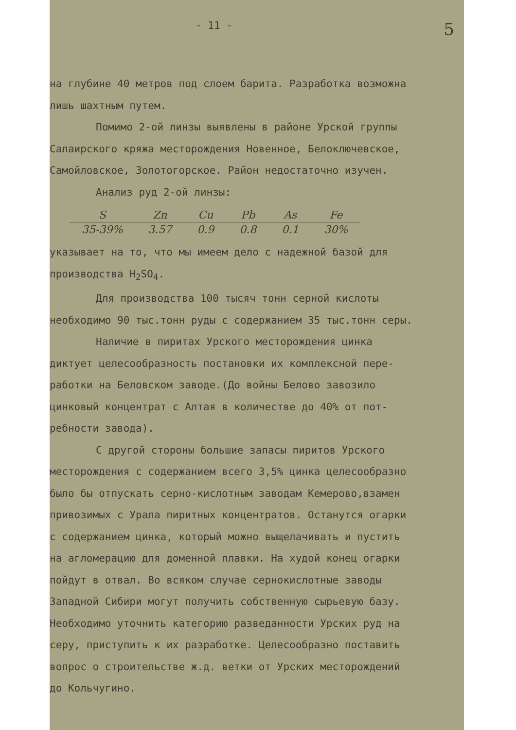- 11 - 5
на глубине 40 метров под слоем барита. Разработка возможна
лишь шахтным путем.
Помимо 2-ой линзы выявлены в районе Урской группы
Салаирского кряжа месторождения Новенное, Белоключевское,
Самойловское, Золотогорское. Район недостаточно изучен.
Анализ руд 2-ой линзы:
| S | Zn | Cu | Pb | As | Fe |
| --- | --- | --- | --- | --- | --- |
| 35-39% | 3.57 | 0.9 | 0.8 | 0.1 | 30% |
указывает на то, что мы имеем дело с надежной базой для
производства H<sub>2</sub>SO<sub>4</sub>.
Для производства 100 тысяч тонн серной кислоты
необходимо 90 тыс.тонн руды с содержанием 35 тыс.тонн серы.
Наличие в пиритах Урского месторождения цинка
диктует целесообразность постановки их комплексной пере-
работки на Беловском заводе.(До войны Белово завозило
цинковый концентрат с Алтая в количестве до 40% от пот-
ребности завода).
С другой стороны большие запасы пиритов Урского
месторождения с содержанием всего 3,5% цинка целесообразно
было бы отпускать серно-кислотным заводам Кемерово,взамен
привозимых с Урала пиритных концентратов. Останутся огарки
с содержанием цинка, который можно выщелачивать и пустить
на агломерацию для доменной плавки. На худой конец огарки
пойдут в отвал. Во всяком случае сернокислотные заводы
Западной Сибири могут получить собственную сырьевую базу.
Необходимо уточнить категорию разведанности Урских руд на
серу, приступить к их разработке. Целесообразно поставить
вопрос о строительстве ж.д. ветки от Урских месторождений
до Кольчугино.